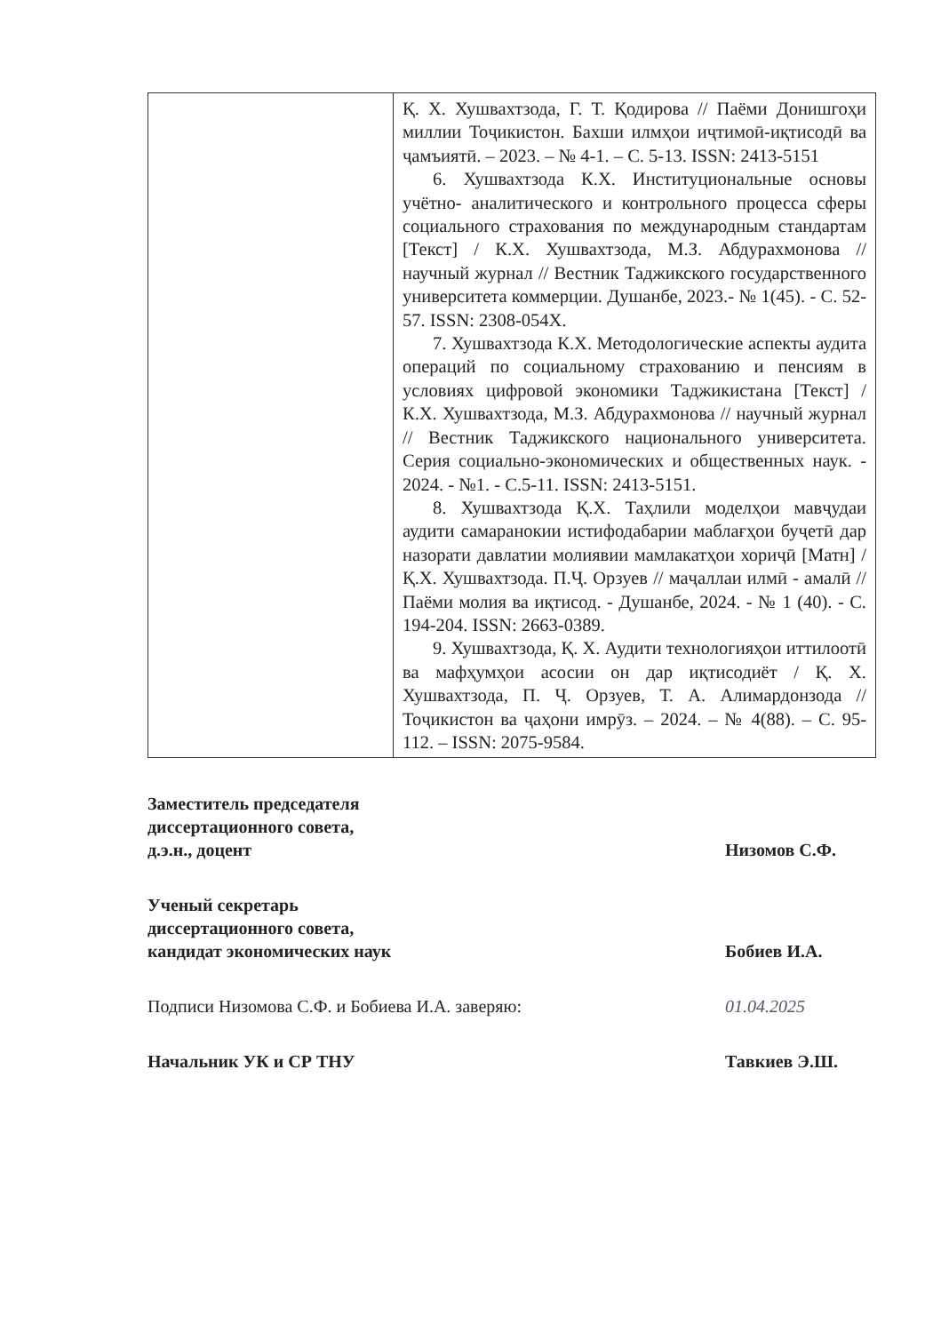| | Қ. Х. Хушвахтзода, Г. Т. Қодирова // Паёми Донишгоҳи миллии Тоҷикистон. Бахши илмҳои иҷтимоӣ-иқтисодӣ ва ҷамъиятӣ. – 2023. – № 4-1. – С. 5-13. ISSN: 2413-5151 6. Хушвахтзода К.Х. Институциональные основы учётно- аналитического и контрольного процесса сферы социального страхования по международным стандартам [Текст] / К.Х. Хушвахтзода, М.З. Абдурахмонова // научный журнал // Вестник Таджикского государственного университета коммерции. Душанбе, 2023.- № 1(45). - С. 52-57. ISSN: 2308-054X. 7. Хушвахтзода К.Х. Методологические аспекты аудита операций по социальному страхованию и пенсиям в условиях цифровой экономики Таджикистана [Текст] / К.Х. Хушвахтзода, М.З. Абдурахмонова // научный журнал // Вестник Таджикского национального университета. Серия социально-экономических и общественных наук. - 2024. - №1. - С.5-11. ISSN: 2413-5151. 8. Хушвахтзода Қ.Х. Таҳлили моделҳои мавҷудаи аудити самаранокии истифодабарии маблағҳои буҷетӣ дар назорати давлатии молиявии мамлакатҳои хориҷӣ [Матн] / Қ.Х. Хушвахтзода. П.Ҷ. Орзуев // маҷаллаи илмӣ - амалӣ // Паёми молия ва иқтисод. - Душанбе, 2024. - № 1 (40). - С. 194-204. ISSN: 2663-0389. 9. Хушвахтзода, Қ. Х. Аудити технологияҳои иттилоотӣ ва мафҳумҳои асосии он дар иқтисодиёт / Қ. Х. Хушвахтзода, П. Ҷ. Орзуев, Т. А. Алимардонзода // Тоҷикистон ва ҷаҳони имрӯз. – 2024. – № 4(88). – С. 95-112. – ISSN: 2075-9584. |
Заместитель председателя
диссертационного совета,
д.э.н., доцент
Низомов С.Ф.
Ученый секретарь
диссертационного совета,
кандидат экономических наук
Бобиев И.А.
Подписи Низомова С.Ф. и Бобиева И.А. заверяю:
01.04.2025
Начальник УК и СР ТНУ
Тавкиев Э.Ш.